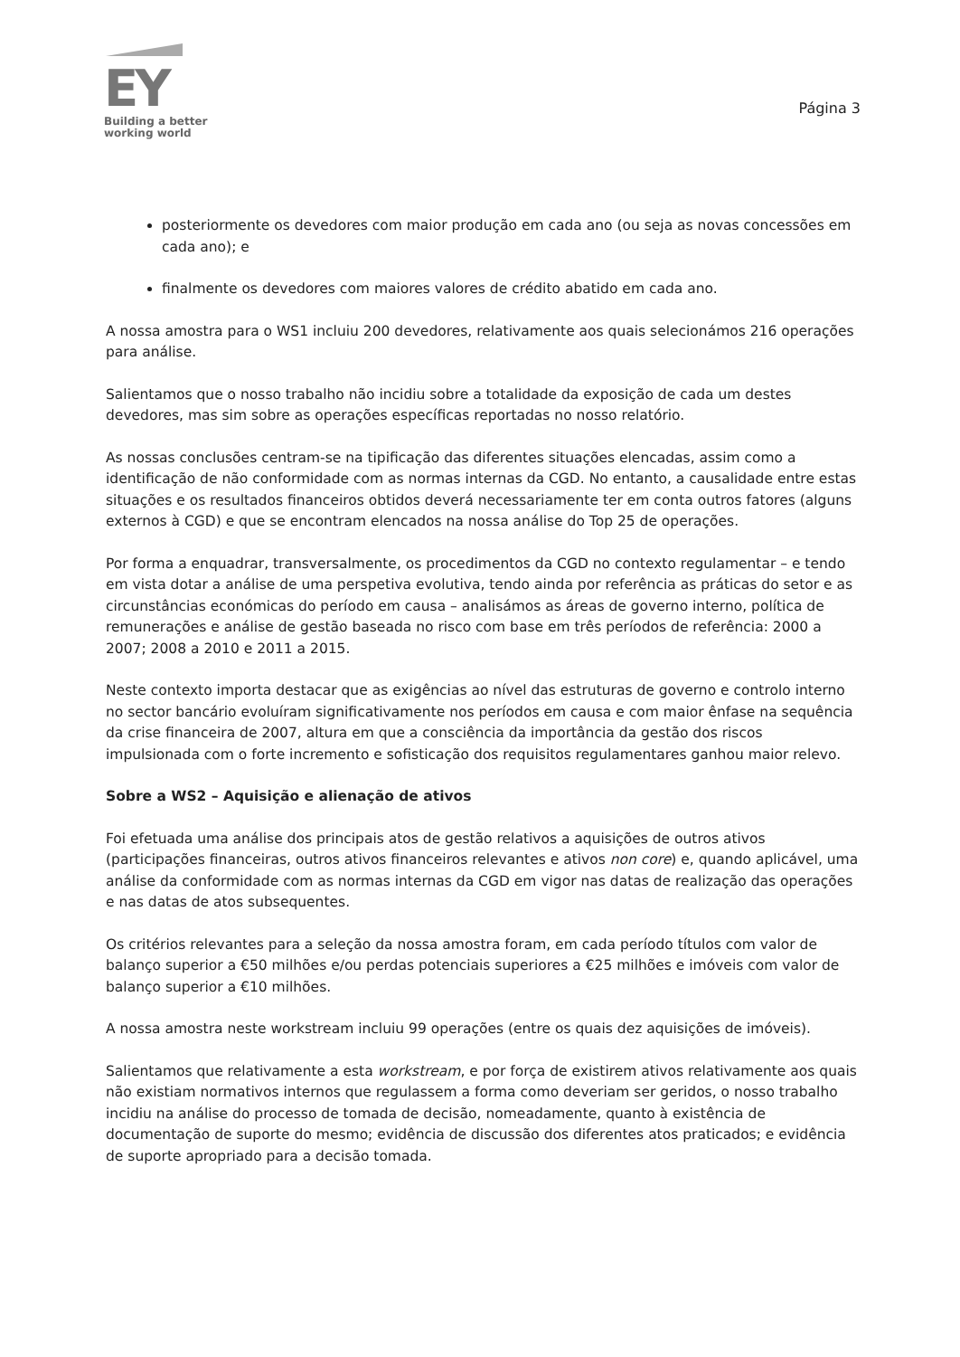EY
Building a better
working world
Página 3
posteriormente os devedores com maior produção em cada ano (ou seja as novas concessões em cada ano); e
finalmente os devedores com maiores valores de crédito abatido em cada ano.
A nossa amostra para o WS1 incluiu 200 devedores, relativamente aos quais selecionámos 216 operações para análise.
Salientamos que o nosso trabalho não incidiu sobre a totalidade da exposição de cada um destes devedores, mas sim sobre as operações específicas reportadas no nosso relatório.
As nossas conclusões centram-se na tipificação das diferentes situações elencadas, assim como a identificação de não conformidade com as normas internas da CGD. No entanto, a causalidade entre estas situações e os resultados financeiros obtidos deverá necessariamente ter em conta outros fatores (alguns externos à CGD) e que se encontram elencados na nossa análise do Top 25 de operações.
Por forma a enquadrar, transversalmente, os procedimentos da CGD no contexto regulamentar – e tendo em vista dotar a análise de uma perspetiva evolutiva, tendo ainda por referência as práticas do setor e as circunstâncias económicas do período em causa – analisámos as áreas de governo interno, política de remunerações e análise de gestão baseada no risco com base em três períodos de referência: 2000 a 2007; 2008 a 2010 e 2011 a 2015.
Neste contexto importa destacar que as exigências ao nível das estruturas de governo e controlo interno no sector bancário evoluíram significativamente nos períodos em causa e com maior ênfase na sequência da crise financeira de 2007, altura em que a consciência da importância da gestão dos riscos impulsionada com o forte incremento e sofisticação dos requisitos regulamentares ganhou maior relevo.
Sobre a WS2 – Aquisição e alienação de ativos
Foi efetuada uma análise dos principais atos de gestão relativos a aquisições de outros ativos (participações financeiras, outros ativos financeiros relevantes e ativos non core) e, quando aplicável, uma análise da conformidade com as normas internas da CGD em vigor nas datas de realização das operações e nas datas de atos subsequentes.
Os critérios relevantes para a seleção da nossa amostra foram, em cada período títulos com valor de balanço superior a €50 milhões e/ou perdas potenciais superiores a €25 milhões e imóveis com valor de balanço superior a €10 milhões.
A nossa amostra neste workstream incluiu 99 operações (entre os quais dez aquisições de imóveis).
Salientamos que relativamente a esta workstream, e por força de existirem ativos relativamente aos quais não existiam normativos internos que regulassem a forma como deveriam ser geridos, o nosso trabalho incidiu na análise do processo de tomada de decisão, nomeadamente, quanto à existência de documentação de suporte do mesmo; evidência de discussão dos diferentes atos praticados; e evidência de suporte apropriado para a decisão tomada.